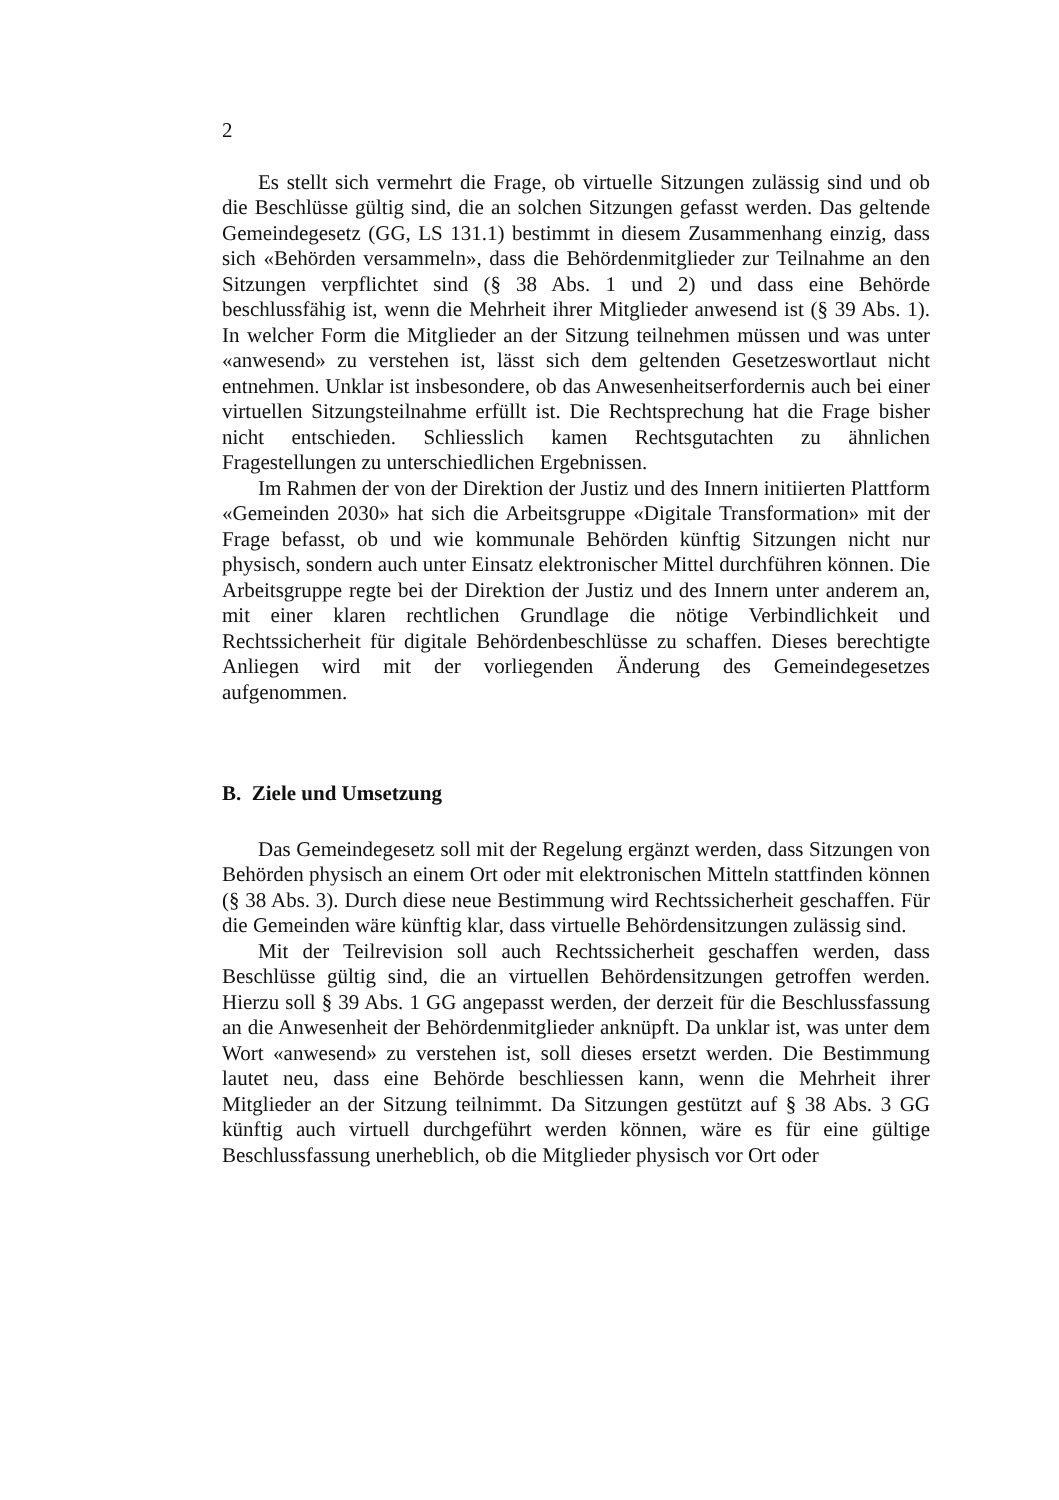2
Es stellt sich vermehrt die Frage, ob virtuelle Sitzungen zulässig sind und ob die Beschlüsse gültig sind, die an solchen Sitzungen gefasst werden. Das geltende Gemeindegesetz (GG, LS 131.1) bestimmt in diesem Zusammenhang einzig, dass sich «Behörden versammeln», dass die Behördenmitglieder zur Teilnahme an den Sitzungen verpflichtet sind (§ 38 Abs. 1 und 2) und dass eine Behörde beschlussfähig ist, wenn die Mehrheit ihrer Mitglieder anwesend ist (§ 39 Abs. 1). In welcher Form die Mitglieder an der Sitzung teilnehmen müssen und was unter «anwesend» zu verstehen ist, lässt sich dem geltenden Gesetzeswortlaut nicht entnehmen. Unklar ist insbesondere, ob das Anwesenheitserfordernis auch bei einer virtuellen Sitzungsteilnahme erfüllt ist. Die Rechtsprechung hat die Frage bisher nicht entschieden. Schliesslich kamen Rechtsgutachten zu ähnlichen Fragestellungen zu unterschiedlichen Ergebnissen.
Im Rahmen der von der Direktion der Justiz und des Innern initiierten Plattform «Gemeinden 2030» hat sich die Arbeitsgruppe «Digitale Transformation» mit der Frage befasst, ob und wie kommunale Behörden künftig Sitzungen nicht nur physisch, sondern auch unter Einsatz elektronischer Mittel durchführen können. Die Arbeitsgruppe regte bei der Direktion der Justiz und des Innern unter anderem an, mit einer klaren rechtlichen Grundlage die nötige Verbindlichkeit und Rechtssicherheit für digitale Behördenbeschlüsse zu schaffen. Dieses berechtigte Anliegen wird mit der vorliegenden Änderung des Gemeindegesetzes aufgenommen.
B. Ziele und Umsetzung
Das Gemeindegesetz soll mit der Regelung ergänzt werden, dass Sitzungen von Behörden physisch an einem Ort oder mit elektronischen Mitteln stattfinden können (§ 38 Abs. 3). Durch diese neue Bestimmung wird Rechtssicherheit geschaffen. Für die Gemeinden wäre künftig klar, dass virtuelle Behördensitzungen zulässig sind.
Mit der Teilrevision soll auch Rechtssicherheit geschaffen werden, dass Beschlüsse gültig sind, die an virtuellen Behördensitzungen getroffen werden. Hierzu soll § 39 Abs. 1 GG angepasst werden, der derzeit für die Beschlussfassung an die Anwesenheit der Behördenmitglieder anknüpft. Da unklar ist, was unter dem Wort «anwesend» zu verstehen ist, soll dieses ersetzt werden. Die Bestimmung lautet neu, dass eine Behörde beschliessen kann, wenn die Mehrheit ihrer Mitglieder an der Sitzung teilnimmt. Da Sitzungen gestützt auf § 38 Abs. 3 GG künftig auch virtuell durchgeführt werden können, wäre es für eine gültige Beschlussfassung unerheblich, ob die Mitglieder physisch vor Ort oder